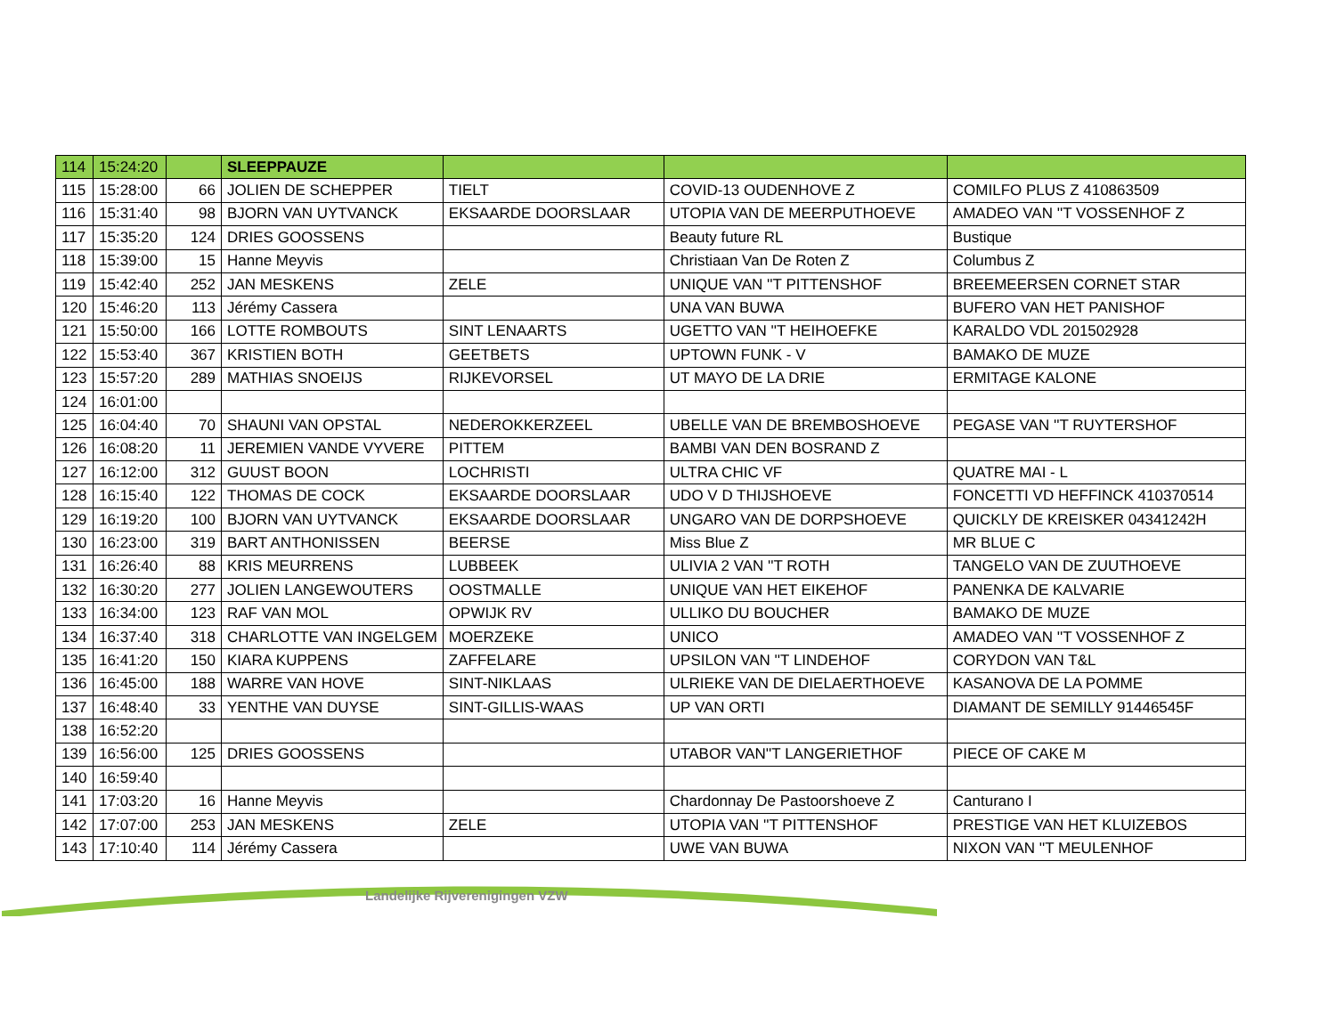| 114 | 15:24:20 | | SLEEPPAUZE | | | |
| 115 | 15:28:00 | 66 | JOLIEN DE SCHEPPER | TIELT | COVID-13 OUDENHOVE Z | COMILFO PLUS Z 410863509 |
| 116 | 15:31:40 | 98 | BJORN VAN UYTVANCK | EKSAARDE DOORSLAAR | UTOPIA VAN DE MEERPUTHOEVE | AMADEO VAN ''T VOSSENHOF Z |
| 117 | 15:35:20 | 124 | DRIES GOOSSENS | | Beauty future RL | Bustique |
| 118 | 15:39:00 | 15 | Hanne Meyvis | | Christiaan Van De Roten Z | Columbus Z |
| 119 | 15:42:40 | 252 | JAN MESKENS | ZELE | UNIQUE VAN ''T PITTENSHOF | BREEMEERSEN CORNET STAR |
| 120 | 15:46:20 | 113 | Jérémy Cassera | | UNA VAN BUWA | BUFERO VAN HET PANISHOF |
| 121 | 15:50:00 | 166 | LOTTE ROMBOUTS | SINT LENAARTS | UGETTO VAN ''T HEIHOEFKE | KARALDO VDL 201502928 |
| 122 | 15:53:40 | 367 | KRISTIEN BOTH | GEETBETS | UPTOWN FUNK - V | BAMAKO DE MUZE |
| 123 | 15:57:20 | 289 | MATHIAS SNOEIJS | RIJKEVORSEL | UT MAYO DE LA DRIE | ERMITAGE KALONE |
| 124 | 16:01:00 | | | | | |
| 125 | 16:04:40 | 70 | SHAUNI VAN OPSTAL | NEDEROKKERZEEL | UBELLE VAN DE BREMBOSHOEVE | PEGASE VAN ''T RUYTERSHOF |
| 126 | 16:08:20 | 11 | JEREMIEN VANDE VYVERE | PITTEM | BAMBI VAN DEN BOSRAND Z | |
| 127 | 16:12:00 | 312 | GUUST BOON | LOCHRISTI | ULTRA CHIC VF | QUATRE MAI - L |
| 128 | 16:15:40 | 122 | THOMAS DE COCK | EKSAARDE DOORSLAAR | UDO V D THIJSHOEVE | FONCETTI VD HEFFINCK 410370514 |
| 129 | 16:19:20 | 100 | BJORN VAN UYTVANCK | EKSAARDE DOORSLAAR | UNGARO VAN DE DORPSHOEVE | QUICKLY DE KREISKER 04341242H |
| 130 | 16:23:00 | 319 | BART ANTHONISSEN | BEERSE | Miss Blue Z | MR BLUE C |
| 131 | 16:26:40 | 88 | KRIS MEURRENS | LUBBEEK | ULIVIA 2 VAN ''T ROTH | TANGELO VAN DE ZUUTHOEVE |
| 132 | 16:30:20 | 277 | JOLIEN LANGEWOUTERS | OOSTMALLE | UNIQUE VAN HET EIKEHOF | PANENKA DE KALVARIE |
| 133 | 16:34:00 | 123 | RAF VAN MOL | OPWIJK RV | ULLIKO DU BOUCHER | BAMAKO DE MUZE |
| 134 | 16:37:40 | 318 | CHARLOTTE VAN INGELGEM | MOERZEKE | UNICO | AMADEO VAN ''T VOSSENHOF Z |
| 135 | 16:41:20 | 150 | KIARA KUPPENS | ZAFFELARE | UPSILON VAN ''T LINDEHOF | CORYDON VAN T&L |
| 136 | 16:45:00 | 188 | WARRE VAN HOVE | SINT-NIKLAAS | ULRIEKE VAN DE DIELAERTHOEVE | KASANOVA DE LA POMME |
| 137 | 16:48:40 | 33 | YENTHE VAN DUYSE | SINT-GILLIS-WAAS | UP VAN ORTI | DIAMANT DE SEMILLY 91446545F |
| 138 | 16:52:20 | | | | | |
| 139 | 16:56:00 | 125 | DRIES GOOSSENS | | UTABOR VAN''T LANGERIETHOF | PIECE OF CAKE M |
| 140 | 16:59:40 | | | | | |
| 141 | 17:03:20 | 16 | Hanne Meyvis | | Chardonnay De Pastoorshoeve Z | Canturano I |
| 142 | 17:07:00 | 253 | JAN MESKENS | ZELE | UTOPIA VAN ''T PITTENSHOF | PRESTIGE VAN HET KLUIZEBOS |
| 143 | 17:10:40 | 114 | Jérémy Cassera | | UWE VAN BUWA | NIXON VAN ''T MEULENHOF |
Landelijke Rijverenigingen VZW